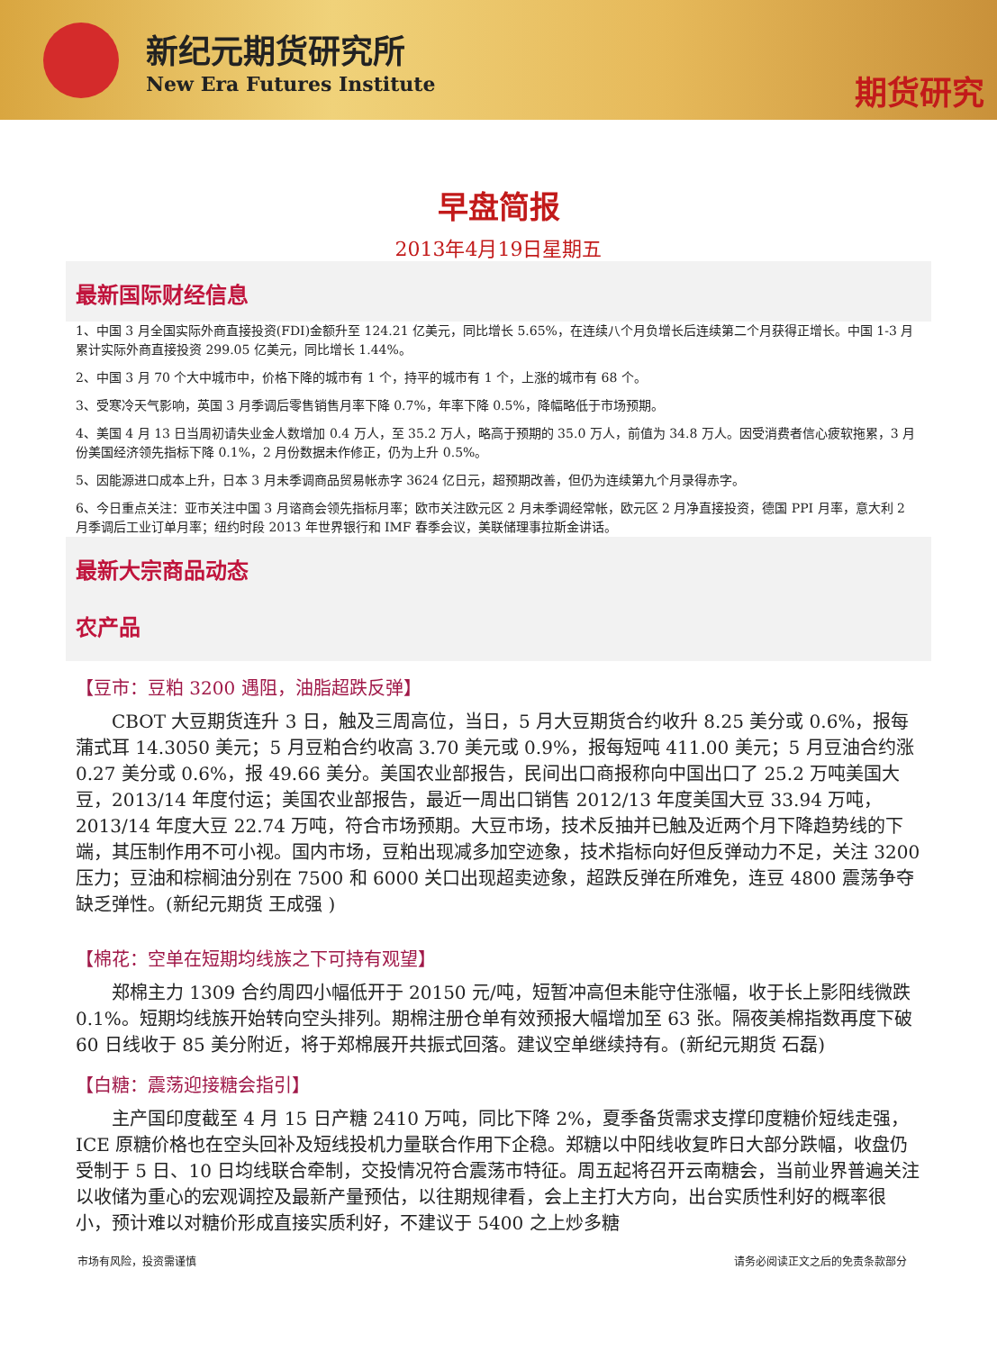新纪元期货研究所
New Era Futures Institute
期货研究
早盘简报
2013年4月19日星期五
最新国际财经信息
1、中国 3 月全国实际外商直接投资(FDI)金额升至 124.21 亿美元，同比增长 5.65%，在连续八个月负增长后连续第二个月获得正增长。中国 1-3 月累计实际外商直接投资 299.05 亿美元，同比增长 1.44%。
2、中国 3 月 70 个大中城市中，价格下降的城市有 1 个，持平的城市有 1 个，上涨的城市有 68 个。
3、受寒冷天气影响，英国 3 月季调后零售销售月率下降 0.7%，年率下降 0.5%，降幅略低于市场预期。
4、美国 4 月 13 日当周初请失业金人数增加 0.4 万人，至 35.2 万人，略高于预期的 35.0 万人，前值为 34.8 万人。因受消费者信心疲软拖累，3 月份美国经济领先指标下降 0.1%，2 月份数据未作修正，仍为上升 0.5%。
5、因能源进口成本上升，日本 3 月未季调商品贸易帐赤字 3624 亿日元，超预期改善，但仍为连续第九个月录得赤字。
6、今日重点关注：亚市关注中国 3 月谘商会领先指标月率；欧市关注欧元区 2 月未季调经常帐，欧元区 2 月净直接投资，德国 PPI 月率，意大利 2 月季调后工业订单月率；纽约时段 2013 年世界银行和 IMF 春季会议，美联储理事拉斯金讲话。
最新大宗商品动态
农产品
【豆市：豆粕 3200 遇阻，油脂超跌反弹】
CBOT 大豆期货连升 3 日，触及三周高位，当日，5 月大豆期货合约收升 8.25 美分或 0.6%，报每蒲式耳 14.3050 美元；5 月豆粕合约收高 3.70 美元或 0.9%，报每短吨 411.00 美元；5 月豆油合约涨 0.27 美分或 0.6%，报 49.66 美分。美国农业部报告，民间出口商报称向中国出口了 25.2 万吨美国大豆，2013/14 年度付运；美国农业部报告，最近一周出口销售 2012/13 年度美国大豆 33.94 万吨，2013/14 年度大豆 22.74 万吨，符合市场预期。大豆市场，技术反抽并已触及近两个月下降趋势线的下端，其压制作用不可小视。国内市场，豆粕出现减多加空迹象，技术指标向好但反弹动力不足，关注 3200 压力；豆油和棕榈油分别在 7500 和 6000 关口出现超卖迹象，超跌反弹在所难免，连豆 4800 震荡争夺缺乏弹性。(新纪元期货 王成强 )
【棉花：空单在短期均线族之下可持有观望】
郑棉主力 1309 合约周四小幅低开于 20150 元/吨，短暂冲高但未能守住涨幅，收于长上影阳线微跌 0.1%。短期均线族开始转向空头排列。期棉注册仓单有效预报大幅增加至 63 张。隔夜美棉指数再度下破 60 日线收于 85 美分附近，将于郑棉展开共振式回落。建议空单继续持有。(新纪元期货 石磊)
【白糖：震荡迎接糖会指引】
主产国印度截至 4 月 15 日产糖 2410 万吨，同比下降 2%，夏季备货需求支撑印度糖价短线走强，ICE 原糖价格也在空头回补及短线投机力量联合作用下企稳。郑糖以中阳线收复昨日大部分跌幅，收盘仍受制于 5 日、10 日均线联合牵制，交投情况符合震荡市特征。周五起将召开云南糖会，当前业界普遍关注以收储为重心的宏观调控及最新产量预估，以往期规律看，会上主打大方向，出台实质性利好的概率很小，预计难以对糖价形成直接实质利好，不建议于 5400 之上炒多糖
市场有风险，投资需谨慎 请务必阅读正文之后的免责条款部分